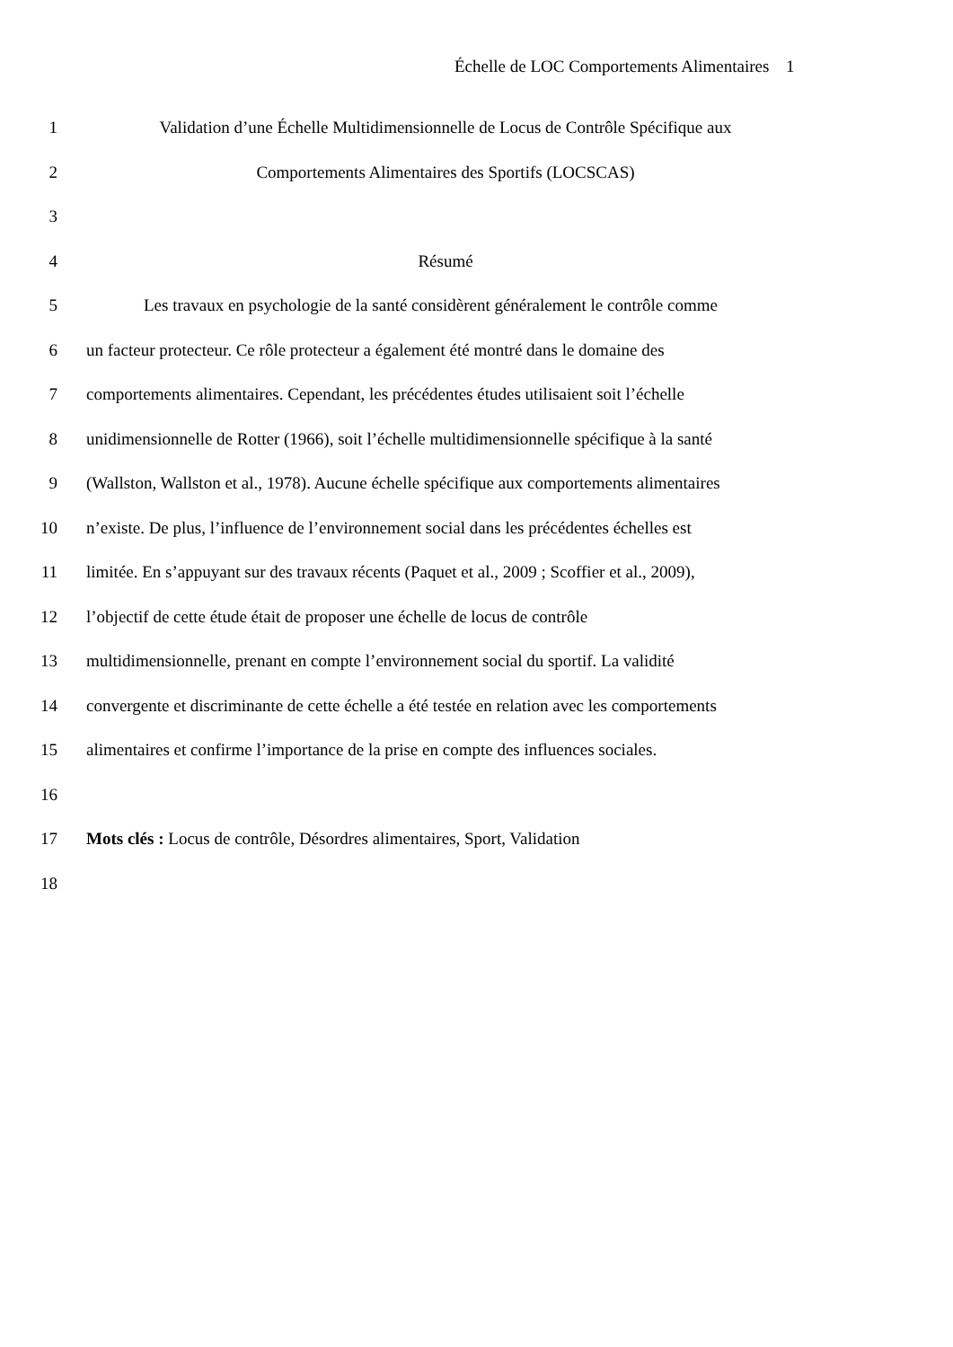Échelle de LOC Comportements Alimentaires 1
1 Validation d’une Échelle Multidimensionnelle de Locus de Contrôle Spécifique aux
2 Comportements Alimentaires des Sportifs (LOCSCAS)
3
4 Résumé
5 Les travaux en psychologie de la santé considèrent généralement le contrôle comme
6 un facteur protecteur. Ce rôle protecteur a également été montré dans le domaine des
7 comportements alimentaires. Cependant, les précédentes études utilisaient soit l’échelle
8 unidimensionnelle de Rotter (1966), soit l’échelle multidimensionnelle spécifique à la santé
9 (Wallston, Wallston et al., 1978). Aucune échelle spécifique aux comportements alimentaires
10 n’existe. De plus, l’influence de l’environnement social dans les précédentes échelles est
11 limitée. En s’appuyant sur des travaux récents (Paquet et al., 2009 ; Scoffier et al., 2009),
12 l’objectif de cette étude était de proposer une échelle de locus de contrôle
13 multidimensionnelle, prenant en compte l’environnement social du sportif. La validité
14 convergente et discriminante de cette échelle a été testée en relation avec les comportements
15 alimentaires et confirme l’importance de la prise en compte des influences sociales.
16
17 Mots clés : Locus de contrôle, Désordres alimentaires, Sport, Validation
18